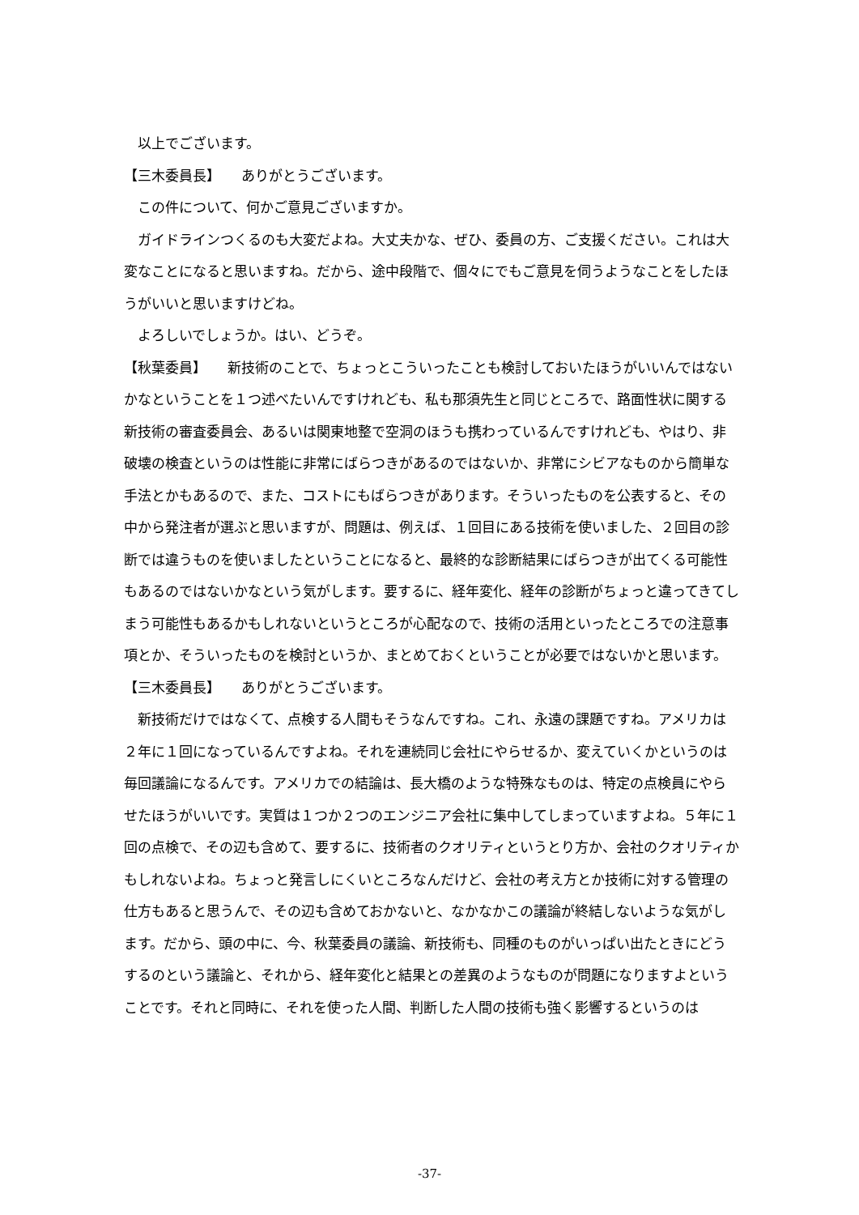以上でございます。
【三木委員長】　　ありがとうございます。
　この件について、何かご意見ございますか。
　ガイドラインつくるのも大変だよね。大丈夫かな、ぜひ、委員の方、ご支援ください。これは大変なことになると思いますね。だから、途中段階で、個々にでもご意見を伺うようなことをしたほうがいいと思いますけどね。
　よろしいでしょうか。はい、どうぞ。
【秋葉委員】　　新技術のことで、ちょっとこういったことも検討しておいたほうがいいんではないかなということを１つ述べたいんですけれども、私も那須先生と同じところで、路面性状に関する新技術の審査委員会、あるいは関東地整で空洞のほうも携わっているんですけれども、やはり、非破壊の検査というのは性能に非常にばらつきがあるのではないか、非常にシビアなものから簡単な手法とかもあるので、また、コストにもばらつきがあります。そういったものを公表すると、その中から発注者が選ぶと思いますが、問題は、例えば、１回目にある技術を使いました、２回目の診断では違うものを使いましたということになると、最終的な診断結果にばらつきが出てくる可能性もあるのではないかなという気がします。要するに、経年変化、経年の診断がちょっと違ってきてしまう可能性もあるかもしれないというところが心配なので、技術の活用といったところでの注意事項とか、そういったものを検討というか、まとめておくということが必要ではないかと思います。
【三木委員長】　　ありがとうございます。
　新技術だけではなくて、点検する人間もそうなんですね。これ、永遠の課題ですね。アメリカは２年に１回になっているんですよね。それを連続同じ会社にやらせるか、変えていくかというのは毎回議論になるんです。アメリカでの結論は、長大橋のような特殊なものは、特定の点検員にやらせたほうがいいです。実質は１つか２つのエンジニア会社に集中してしまっていますよね。５年に１回の点検で、その辺も含めて、要するに、技術者のクオリティというとり方か、会社のクオリティかもしれないよね。ちょっと発言しにくいところなんだけど、会社の考え方とか技術に対する管理の仕方もあると思うんで、その辺も含めておかないと、なかなかこの議論が終結しないような気がします。だから、頭の中に、今、秋葉委員の議論、新技術も、同種のものがいっぱい出たときにどうするのという議論と、それから、経年変化と結果との差異のようなものが問題になりますよということです。それと同時に、それを使った人間、判断した人間の技術も強く影響するというのは
-37-